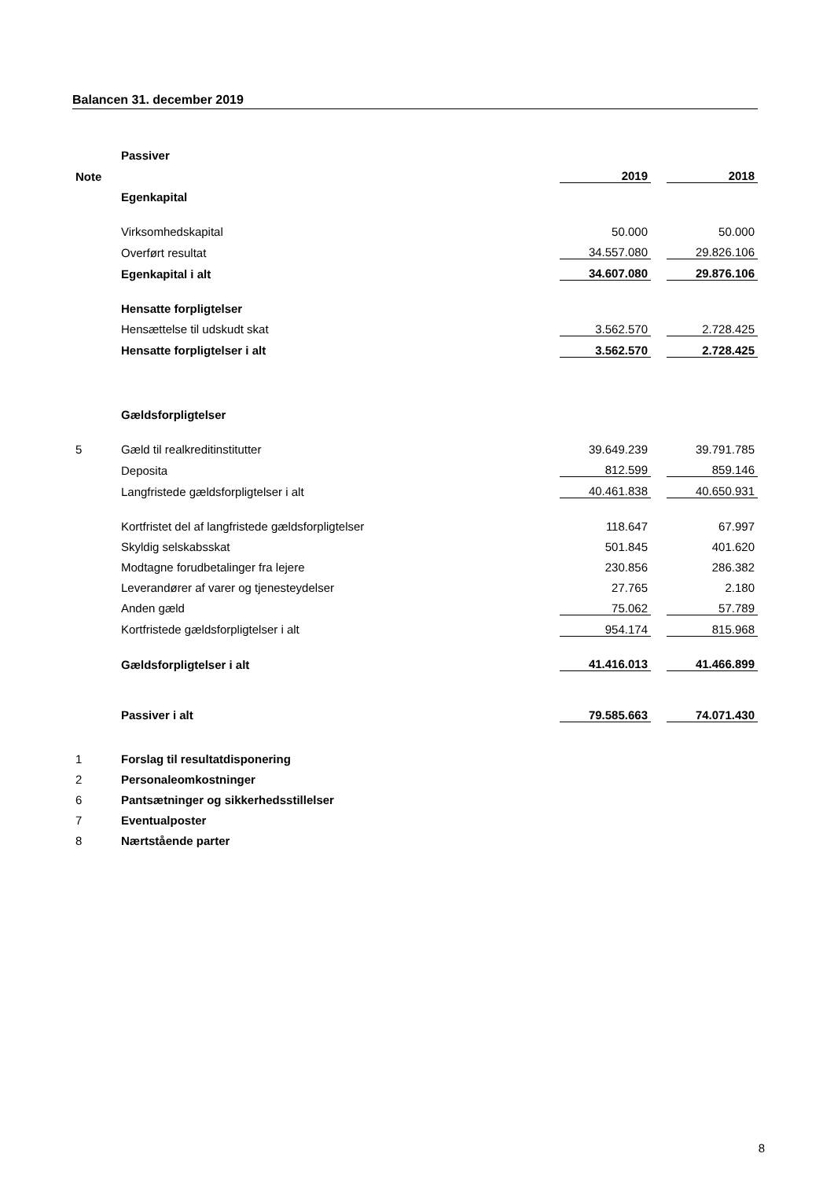Balancen 31. december 2019
| | Passiver | | | |
| Note | | 2019 | | 2018 |
| | Egenkapital | | | |
| | Virksomhedskapital | 50.000 | | 50.000 |
| | Overført resultat | 34.557.080 | | 29.826.106 |
| | Egenkapital i alt | 34.607.080 | | 29.876.106 |
| | Hensatte forpligtelser | | | |
| | Hensættelse til udskudt skat | 3.562.570 | | 2.728.425 |
| | Hensatte forpligtelser i alt | 3.562.570 | | 2.728.425 |
| | Gældsforpligtelser | | | |
| 5 | Gæld til realkreditinstitutter | 39.649.239 | | 39.791.785 |
| | Deposita | 812.599 | | 859.146 |
| | Langfristede gældsforpligtelser i alt | 40.461.838 | | 40.650.931 |
| | Kortfristet del af langfristede gældsforpligtelser | 118.647 | | 67.997 |
| | Skyldig selskabsskat | 501.845 | | 401.620 |
| | Modtagne forudbetalinger fra lejere | 230.856 | | 286.382 |
| | Leverandører af varer og tjenesteydelser | 27.765 | | 2.180 |
| | Anden gæld | 75.062 | | 57.789 |
| | Kortfristede gældsforpligtelser i alt | 954.174 | | 815.968 |
| | Gældsforpligtelser i alt | 41.416.013 | | 41.466.899 |
| | Passiver i alt | 79.585.663 | | 74.071.430 |
| 1 | Forslag til resultatdisponering | | | |
| 2 | Personaleomkostninger | | | |
| 6 | Pantsætninger og sikkerhedsstillelser | | | |
| 7 | Eventualposter | | | |
| 8 | Nærtstående parter | | | |
8